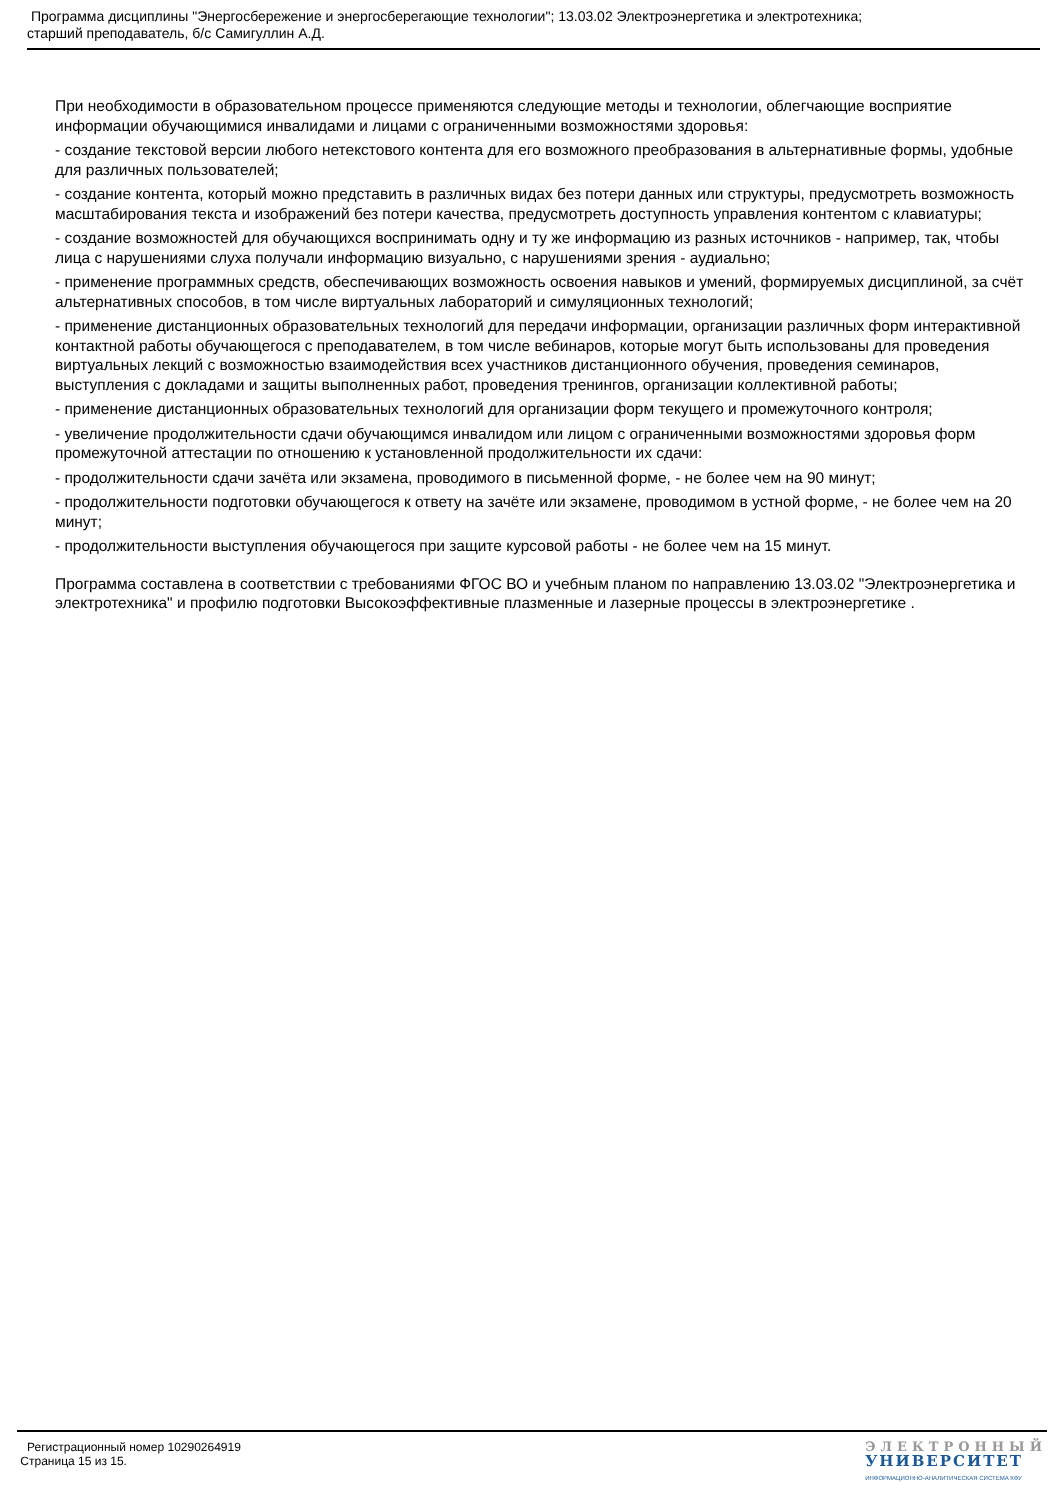Программа дисциплины "Энергосбережение и энергосберегающие технологии"; 13.03.02 Электроэнергетика и электротехника;
старший преподаватель, б/с Самигуллин А.Д.
При необходимости в образовательном процессе применяются следующие методы и технологии, облегчающие восприятие информации обучающимися инвалидами и лицами с ограниченными возможностями здоровья:
- создание текстовой версии любого нетекстового контента для его возможного преобразования в альтернативные формы, удобные для различных пользователей;
- создание контента, который можно представить в различных видах без потери данных или структуры, предусмотреть возможность масштабирования текста и изображений без потери качества, предусмотреть доступность управления контентом с клавиатуры;
- создание возможностей для обучающихся воспринимать одну и ту же информацию из разных источников - например, так, чтобы лица с нарушениями слуха получали информацию визуально, с нарушениями зрения - аудиально;
- применение программных средств, обеспечивающих возможность освоения навыков и умений, формируемых дисциплиной, за счёт альтернативных способов, в том числе виртуальных лабораторий и симуляционных технологий;
- применение дистанционных образовательных технологий для передачи информации, организации различных форм интерактивной контактной работы обучающегося с преподавателем, в том числе вебинаров, которые могут быть использованы для проведения виртуальных лекций с возможностью взаимодействия всех участников дистанционного обучения, проведения семинаров, выступления с докладами и защиты выполненных работ, проведения тренингов, организации коллективной работы;
- применение дистанционных образовательных технологий для организации форм текущего и промежуточного контроля;
- увеличение продолжительности сдачи обучающимся инвалидом или лицом с ограниченными возможностями здоровья форм промежуточной аттестации по отношению к установленной продолжительности их сдачи:
- продолжительности сдачи зачёта или экзамена, проводимого в письменной форме, - не более чем на 90 минут;
- продолжительности подготовки обучающегося к ответу на зачёте или экзамене, проводимом в устной форме, - не более чем на 20 минут;
- продолжительности выступления обучающегося при защите курсовой работы - не более чем на 15 минут.
Программа составлена в соответствии с требованиями ФГОС ВО и учебным планом по направлению 13.03.02 "Электроэнергетика и электротехника" и профилю подготовки Высокоэффективные плазменные и лазерные процессы в электроэнергетике .
Регистрационный номер 10290264919
Страница 15 из 15.
ЭЛЕКТРОННЫЙ
УНИВЕРСИТЕТ
ИНФОРМАЦИОННО-АНАЛИТИЧЕСКАЯ СИСТЕМА КФУ